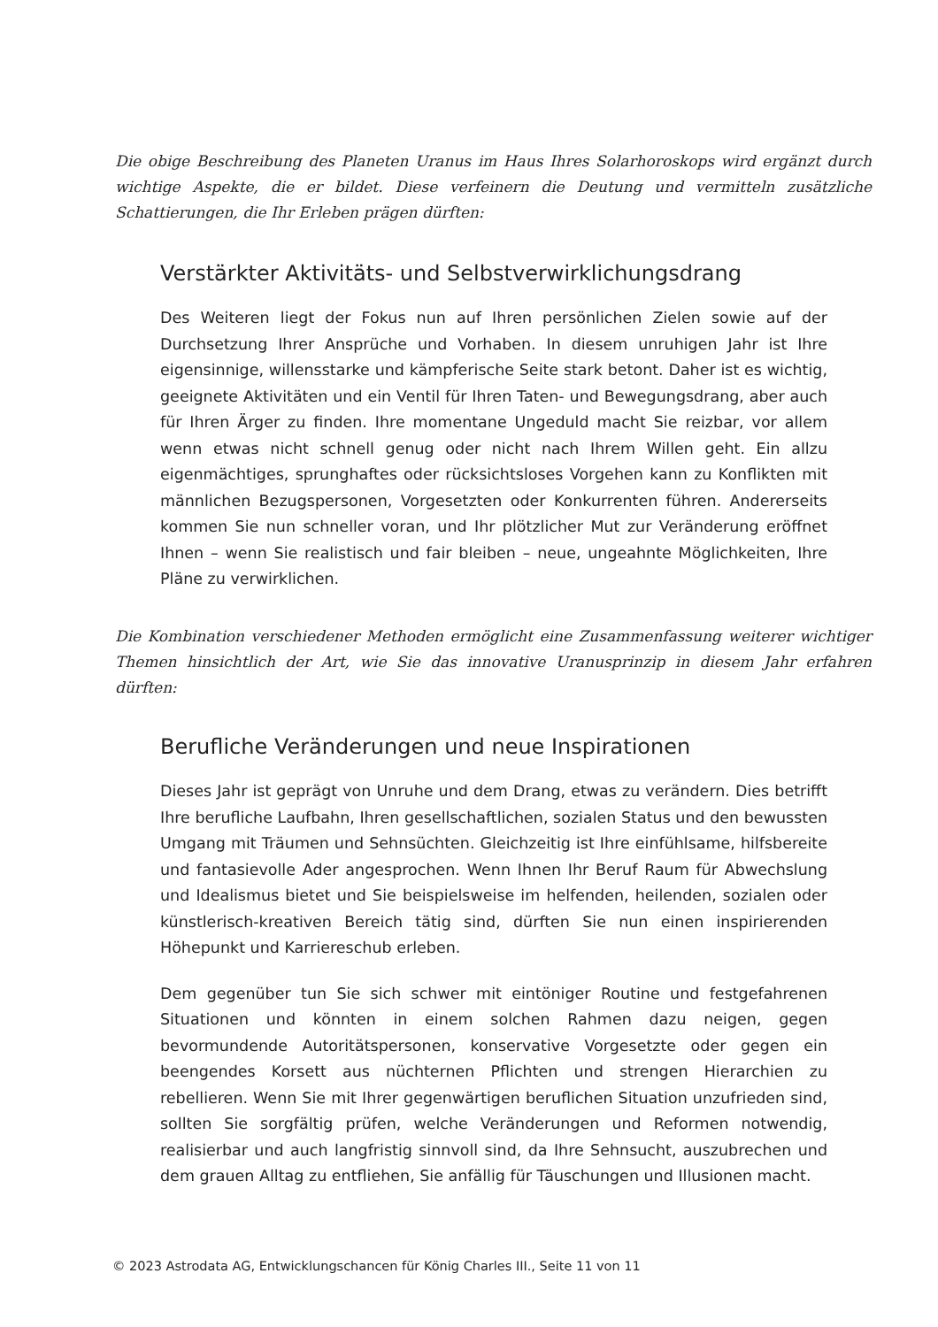Die obige Beschreibung des Planeten Uranus im Haus Ihres Solarhoroskops wird ergänzt durch wichtige Aspekte, die er bildet. Diese verfeinern die Deutung und vermitteln zusätzliche Schattierungen, die Ihr Erleben prägen dürften:
Verstärkter Aktivitäts- und Selbstverwirklichungsdrang
Des Weiteren liegt der Fokus nun auf Ihren persönlichen Zielen sowie auf der Durchsetzung Ihrer Ansprüche und Vorhaben. In diesem unruhigen Jahr ist Ihre eigensinnige, willensstarke und kämpferische Seite stark betont. Daher ist es wichtig, geeignete Aktivitäten und ein Ventil für Ihren Taten- und Bewegungsdrang, aber auch für Ihren Ärger zu finden. Ihre momentane Ungeduld macht Sie reizbar, vor allem wenn etwas nicht schnell genug oder nicht nach Ihrem Willen geht. Ein allzu eigenmächtiges, sprunghaftes oder rücksichtsloses Vorgehen kann zu Konflikten mit männlichen Bezugspersonen, Vorgesetzten oder Konkurrenten führen. Andererseits kommen Sie nun schneller voran, und Ihr plötzlicher Mut zur Veränderung eröffnet Ihnen – wenn Sie realistisch und fair bleiben – neue, ungeahnte Möglichkeiten, Ihre Pläne zu verwirklichen.
Die Kombination verschiedener Methoden ermöglicht eine Zusammenfassung weiterer wichtiger Themen hinsichtlich der Art, wie Sie das innovative Uranusprinzip in diesem Jahr erfahren dürften:
Berufliche Veränderungen und neue Inspirationen
Dieses Jahr ist geprägt von Unruhe und dem Drang, etwas zu verändern. Dies betrifft Ihre berufliche Laufbahn, Ihren gesellschaftlichen, sozialen Status und den bewussten Umgang mit Träumen und Sehnsüchten. Gleichzeitig ist Ihre einfühlsame, hilfsbereite und fantasievolle Ader angesprochen. Wenn Ihnen Ihr Beruf Raum für Abwechslung und Idealismus bietet und Sie beispielsweise im helfenden, heilenden, sozialen oder künstlerisch-kreativen Bereich tätig sind, dürften Sie nun einen inspirierenden Höhepunkt und Karriereschub erleben.
Dem gegenüber tun Sie sich schwer mit eintöniger Routine und festgefahrenen Situationen und könnten in einem solchen Rahmen dazu neigen, gegen bevormundende Autoritätspersonen, konservative Vorgesetzte oder gegen ein beengendes Korsett aus nüchternen Pflichten und strengen Hierarchien zu rebellieren. Wenn Sie mit Ihrer gegenwärtigen beruflichen Situation unzufrieden sind, sollten Sie sorgfältig prüfen, welche Veränderungen und Reformen notwendig, realisierbar und auch langfristig sinnvoll sind, da Ihre Sehnsucht, auszubrechen und dem grauen Alltag zu entfliehen, Sie anfällig für Täuschungen und Illusionen macht.
© 2023 Astrodata AG, Entwicklungschancen für König Charles III., Seite 11 von 11